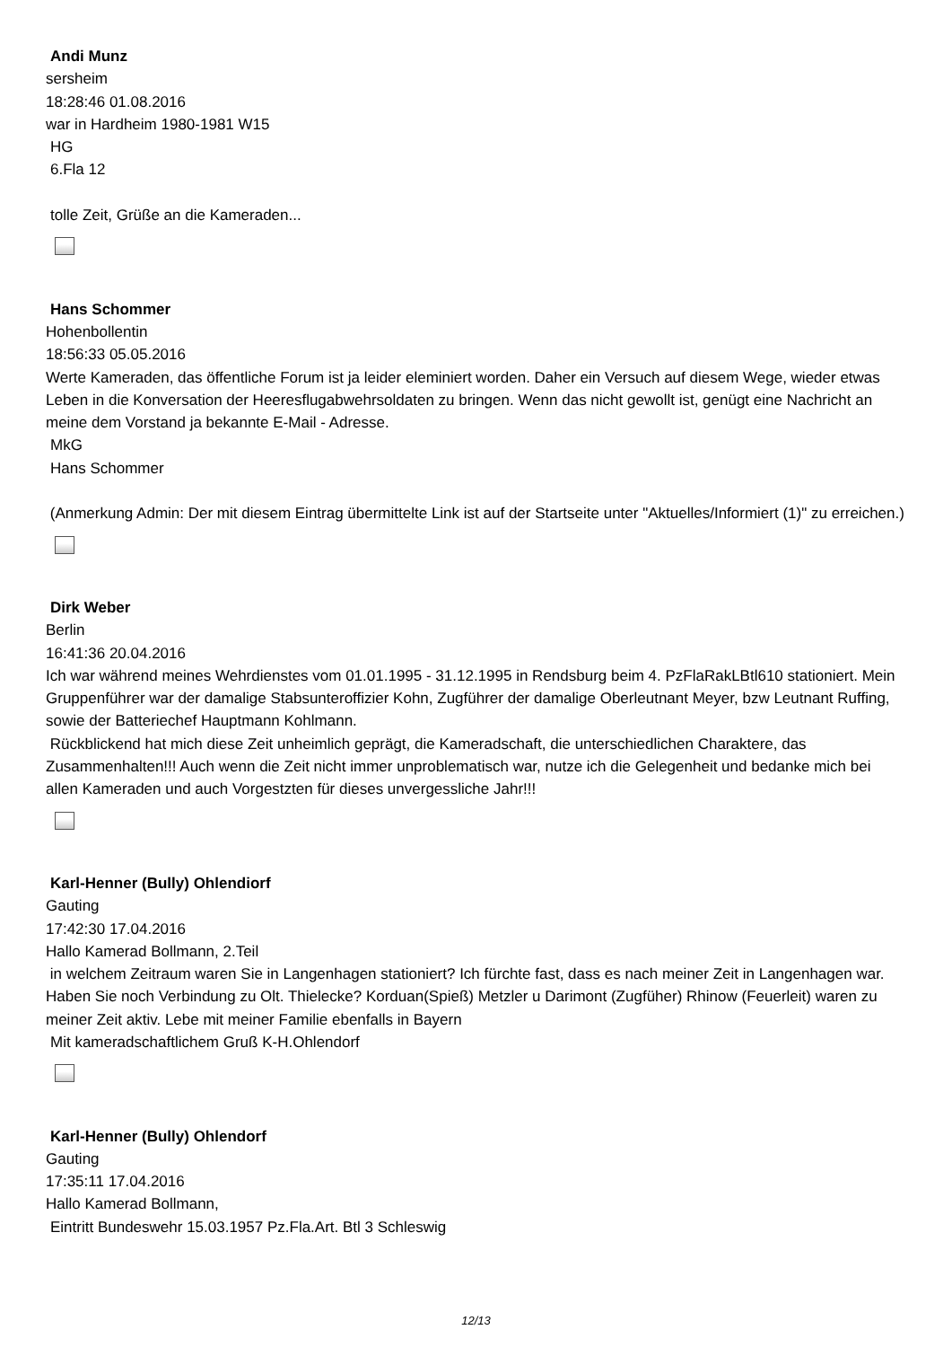Andi Munz
sersheim
18:28:46 01.08.2016
war in Hardheim 1980-1981 W15
HG
6.Fla 12
tolle Zeit, Grüße an die Kameraden...
Hans Schommer
Hohenbollentin
18:56:33 05.05.2016
Werte Kameraden, das öffentliche Forum ist ja leider eleminiert worden. Daher ein Versuch auf diesem Wege, wieder etwas Leben in die Konversation der Heeresflugabwehrsoldaten zu bringen. Wenn das nicht gewollt ist, genügt eine Nachricht an meine dem Vorstand ja bekannte E-Mail - Adresse.
MkG
Hans Schommer
(Anmerkung Admin: Der mit diesem Eintrag übermittelte Link ist auf der Startseite unter "Aktuelles/Informiert (1)" zu erreichen.)
Dirk Weber
Berlin
16:41:36 20.04.2016
Ich war während meines Wehrdienstes vom 01.01.1995 - 31.12.1995 in Rendsburg beim 4. PzFlaRakLBtl610 stationiert. Mein Gruppenführer war der damalige Stabsunteroffizier Kohn, Zugführer der damalige Oberleutnant Meyer, bzw Leutnant Ruffing, sowie der Batteriechef Hauptmann Kohlmann.
Rückblickend hat mich diese Zeit unheimlich geprägt, die Kameradschaft, die unterschiedlichen Charaktere, das Zusammenhalten!!! Auch wenn die Zeit nicht immer unproblematisch war, nutze ich die Gelegenheit und bedanke mich bei allen Kameraden und auch Vorgestzten für dieses unvergessliche Jahr!!!
Karl-Henner (Bully) Ohlendiorf
Gauting
17:42:30 17.04.2016
Hallo Kamerad Bollmann, 2.Teil
in welchem Zeitraum waren Sie in Langenhagen stationiert? Ich fürchte fast, dass es nach meiner Zeit in Langenhagen war. Haben Sie noch Verbindung zu Olt. Thielecke? Korduan(Spieß) Metzler u Darimont (Zugfüher) Rhinow (Feuerleit) waren zu meiner Zeit aktiv. Lebe mit meiner Familie ebenfalls in Bayern
Mit kameradschaftlichem Gruß K-H.Ohlendorf
Karl-Henner (Bully) Ohlendorf
Gauting
17:35:11 17.04.2016
Hallo Kamerad Bollmann,
Eintritt Bundeswehr 15.03.1957 Pz.Fla.Art. Btl 3 Schleswig
12/13